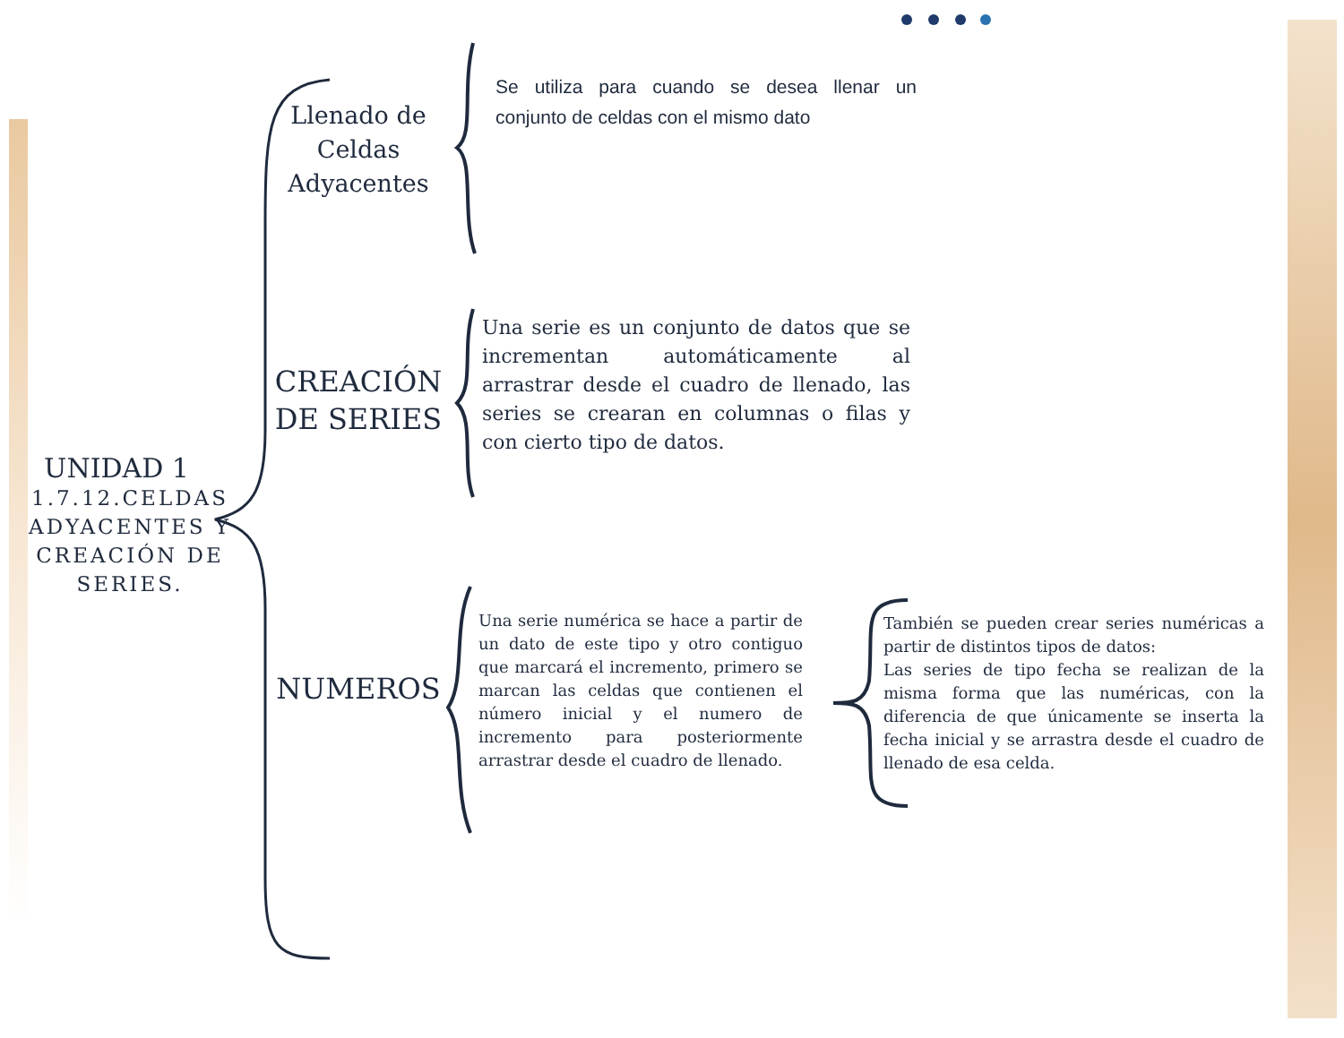UNIDAD 1
1.7.12.CELDAS ADYACENTES Y CREACIÓN DE SERIES.
Llenado de Celdas Adyacentes
CREACIÓN DE SERIES
NUMEROS
Se utiliza para cuando se desea llenar un conjunto de celdas con el mismo dato
Una serie es un conjunto de datos que se incrementan automáticamente al arrastrar desde el cuadro de llenado, las series se crearan en columnas o filas y con cierto tipo de datos.
Una serie numérica se hace a partir de un dato de este tipo y otro contiguo que marcará el incremento, primero se marcan las celdas que contienen el número inicial y el numero de incremento para posteriormente arrastrar desde el cuadro de llenado.
También se pueden crear series numéricas a partir de distintos tipos de datos:
Las series de tipo fecha se realizan de la misma forma que las numéricas, con la diferencia de que únicamente se inserta la fecha inicial y se arrastra desde el cuadro de llenado de esa celda.